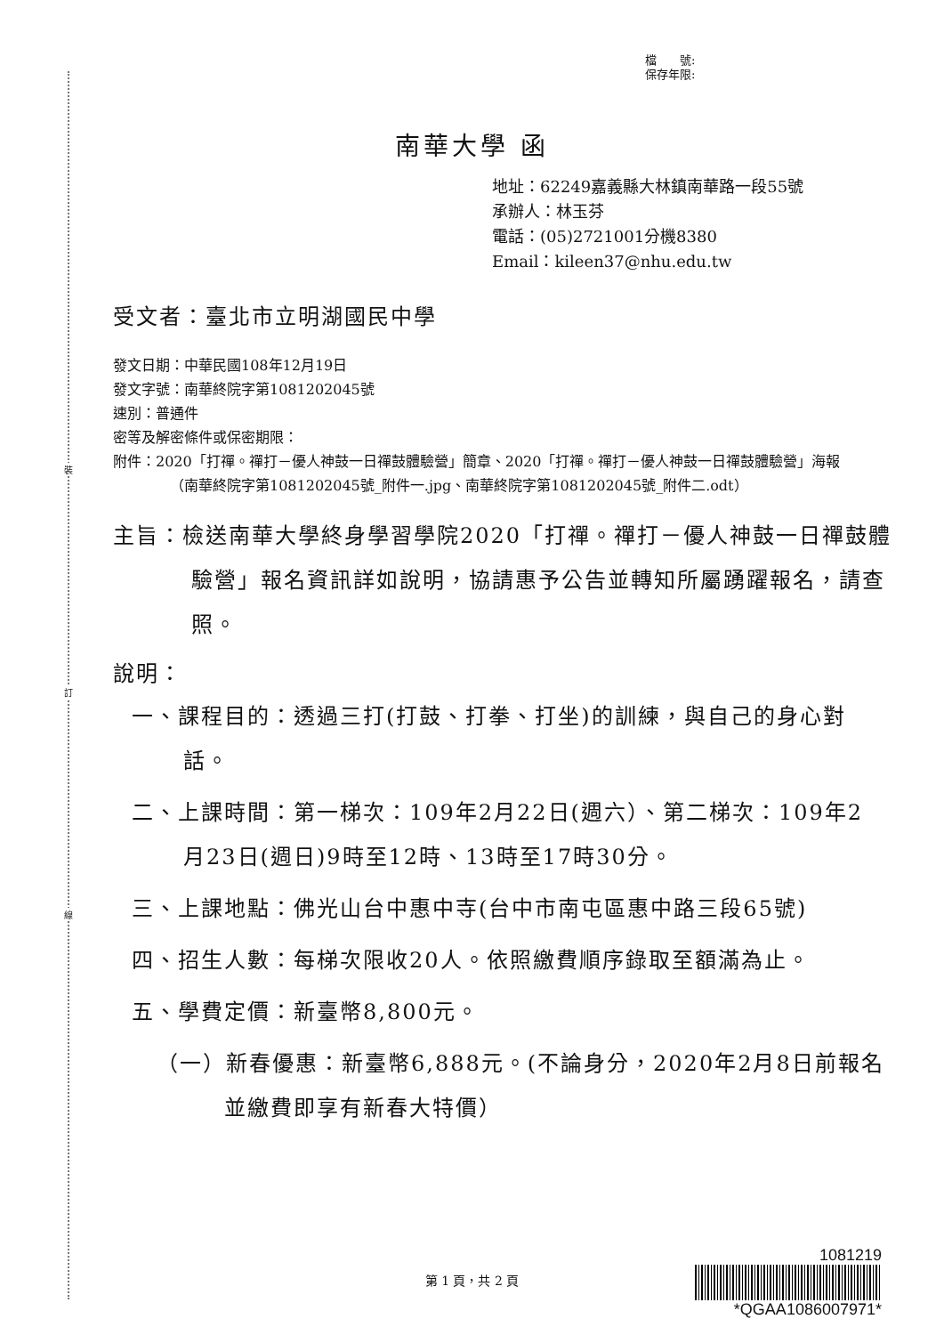裝
訂
線
檔　　號:
保存年限:
南華大學 函
地址：62249嘉義縣大林鎮南華路一段55號
承辦人：林玉芬
電話：(05)2721001分機8380
Email：kileen37@nhu.edu.tw
受文者：臺北市立明湖國民中學
發文日期：中華民國108年12月19日
發文字號：南華終院字第1081202045號
速別：普通件
密等及解密條件或保密期限：
附件：2020「打禪。禪打－優人神鼓一日禪鼓體驗營」簡章、2020「打禪。禪打－優人神鼓一日禪鼓體驗營」海報（南華終院字第1081202045號_附件一.jpg、南華終院字第1081202045號_附件二.odt）
主旨：檢送南華大學終身學習學院2020「打禪。禪打－優人神鼓一日禪鼓體驗營」報名資訊詳如說明，協請惠予公告並轉知所屬踴躍報名，請查照。
說明：
一、課程目的：透過三打(打鼓、打拳、打坐)的訓練，與自己的身心對話。
二、上課時間：第一梯次：109年2月22日(週六）、第二梯次：109年2月23日(週日)9時至12時、13時至17時30分。
三、上課地點：佛光山台中惠中寺(台中市南屯區惠中路三段65號)
四、招生人數：每梯次限收20人。依照繳費順序錄取至額滿為止。
五、學費定價：新臺幣8,800元。
（一）新春優惠：新臺幣6,888元。(不論身分，2020年2月8日前報名並繳費即享有新春大特價）
第 1 頁，共 2 頁
1081219
*QGAA1086007971*